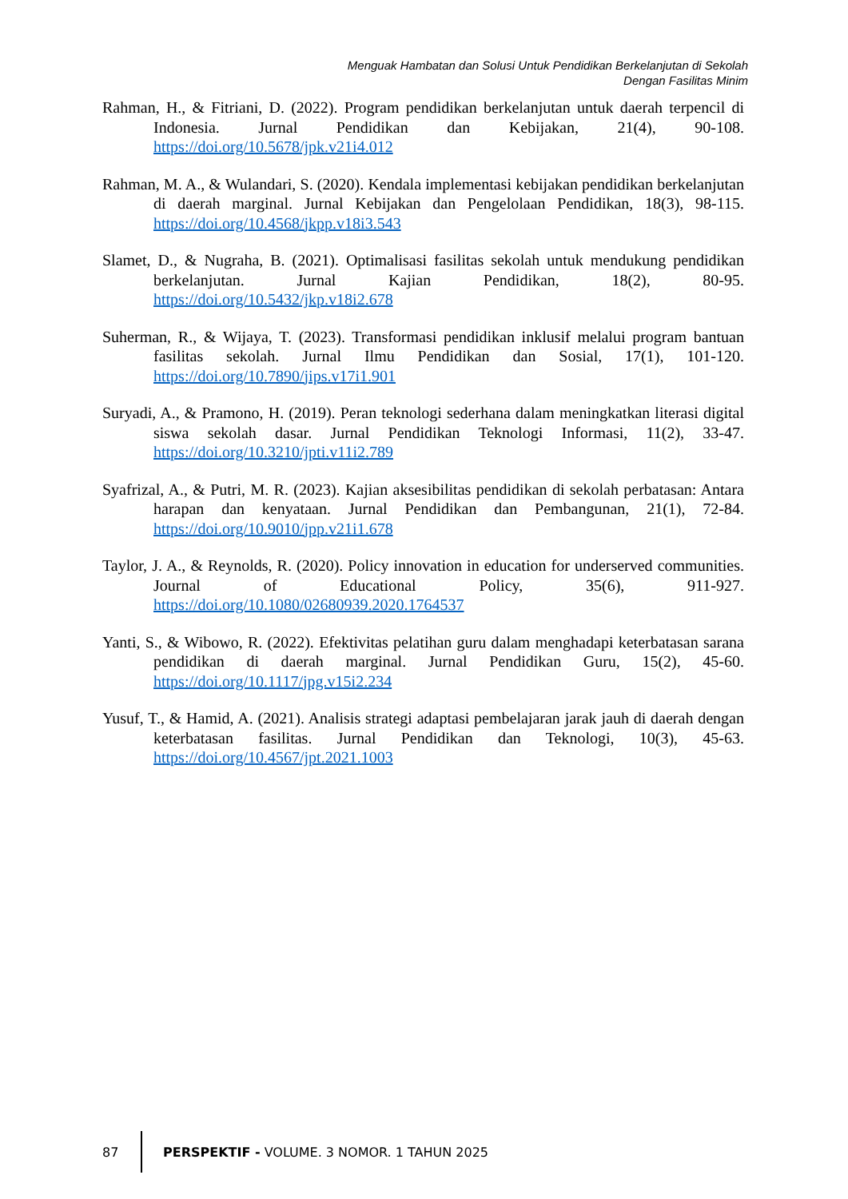Menguak Hambatan dan Solusi Untuk Pendidikan Berkelanjutan di Sekolah
Dengan Fasilitas Minim
Rahman, H., & Fitriani, D. (2022). Program pendidikan berkelanjutan untuk daerah terpencil di Indonesia. Jurnal Pendidikan dan Kebijakan, 21(4), 90-108. https://doi.org/10.5678/jpk.v21i4.012
Rahman, M. A., & Wulandari, S. (2020). Kendala implementasi kebijakan pendidikan berkelanjutan di daerah marginal. Jurnal Kebijakan dan Pengelolaan Pendidikan, 18(3), 98-115. https://doi.org/10.4568/jkpp.v18i3.543
Slamet, D., & Nugraha, B. (2021). Optimalisasi fasilitas sekolah untuk mendukung pendidikan berkelanjutan. Jurnal Kajian Pendidikan, 18(2), 80-95. https://doi.org/10.5432/jkp.v18i2.678
Suherman, R., & Wijaya, T. (2023). Transformasi pendidikan inklusif melalui program bantuan fasilitas sekolah. Jurnal Ilmu Pendidikan dan Sosial, 17(1), 101-120. https://doi.org/10.7890/jips.v17i1.901
Suryadi, A., & Pramono, H. (2019). Peran teknologi sederhana dalam meningkatkan literasi digital siswa sekolah dasar. Jurnal Pendidikan Teknologi Informasi, 11(2), 33-47. https://doi.org/10.3210/jpti.v11i2.789
Syafrizal, A., & Putri, M. R. (2023). Kajian aksesibilitas pendidikan di sekolah perbatasan: Antara harapan dan kenyataan. Jurnal Pendidikan dan Pembangunan, 21(1), 72-84. https://doi.org/10.9010/jpp.v21i1.678
Taylor, J. A., & Reynolds, R. (2020). Policy innovation in education for underserved communities. Journal of Educational Policy, 35(6), 911-927. https://doi.org/10.1080/02680939.2020.1764537
Yanti, S., & Wibowo, R. (2022). Efektivitas pelatihan guru dalam menghadapi keterbatasan sarana pendidikan di daerah marginal. Jurnal Pendidikan Guru, 15(2), 45-60. https://doi.org/10.1117/jpg.v15i2.234
Yusuf, T., & Hamid, A. (2021). Analisis strategi adaptasi pembelajaran jarak jauh di daerah dengan keterbatasan fasilitas. Jurnal Pendidikan dan Teknologi, 10(3), 45-63. https://doi.org/10.4567/jpt.2021.1003
87
PERSPEKTIF - VOLUME. 3 NOMOR. 1 TAHUN 2025